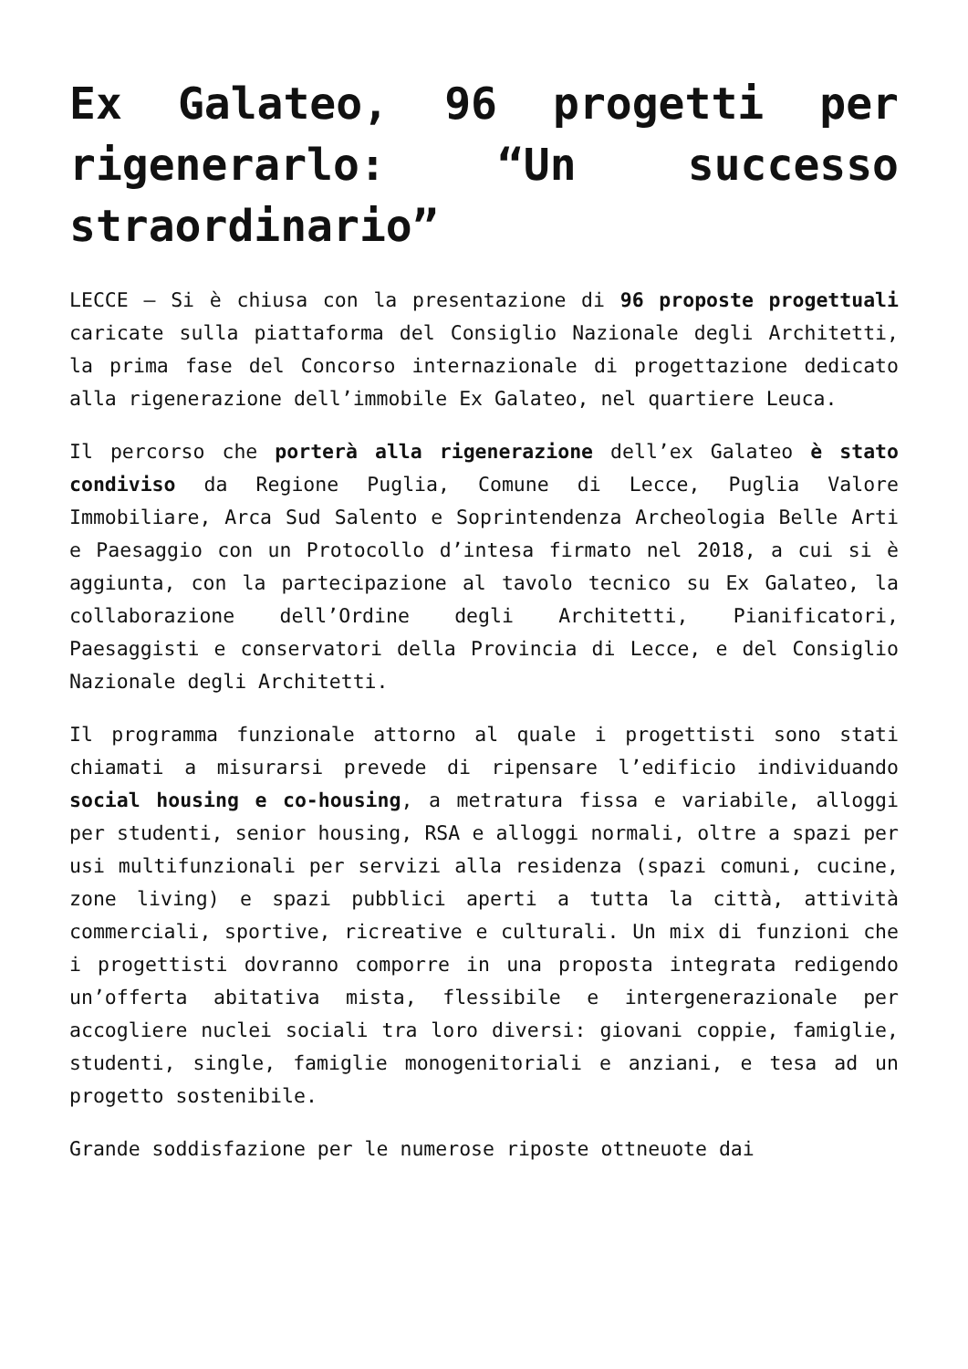Ex Galateo, 96 progetti per rigenerarlo: “Un successo straordinario”
LECCE – Si è chiusa con la presentazione di 96 proposte progettuali caricate sulla piattaforma del Consiglio Nazionale degli Architetti, la prima fase del Concorso internazionale di progettazione dedicato alla rigenerazione dell’immobile Ex Galateo, nel quartiere Leuca.
Il percorso che porterà alla rigenerazione dell’ex Galateo è stato condiviso da Regione Puglia, Comune di Lecce, Puglia Valore Immobiliare, Arca Sud Salento e Soprintendenza Archeologia Belle Arti e Paesaggio con un Protocollo d’intesa firmato nel 2018, a cui si è aggiunta, con la partecipazione al tavolo tecnico su Ex Galateo, la collaborazione dell’Ordine degli Architetti, Pianificatori, Paesaggisti e conservatori della Provincia di Lecce, e del Consiglio Nazionale degli Architetti.
Il programma funzionale attorno al quale i progettisti sono stati chiamati a misurarsi prevede di ripensare l’edificio individuando social housing e co-housing, a metratura fissa e variabile, alloggi per studenti, senior housing, RSA e alloggi normali, oltre a spazi per usi multifunzionali per servizi alla residenza (spazi comuni, cucine, zone living) e spazi pubblici aperti a tutta la città, attività commerciali, sportive, ricreative e culturali. Un mix di funzioni che i progettisti dovranno comporre in una proposta integrata redigendo un’offerta abitativa mista, flessibile e intergenerazionale per accogliere nuclei sociali tra loro diversi: giovani coppie, famiglie, studenti, single, famiglie monogenitoriali e anziani, e tesa ad un progetto sostenibile.
Grande soddisfazione per le numerose riposte ottneuote dai